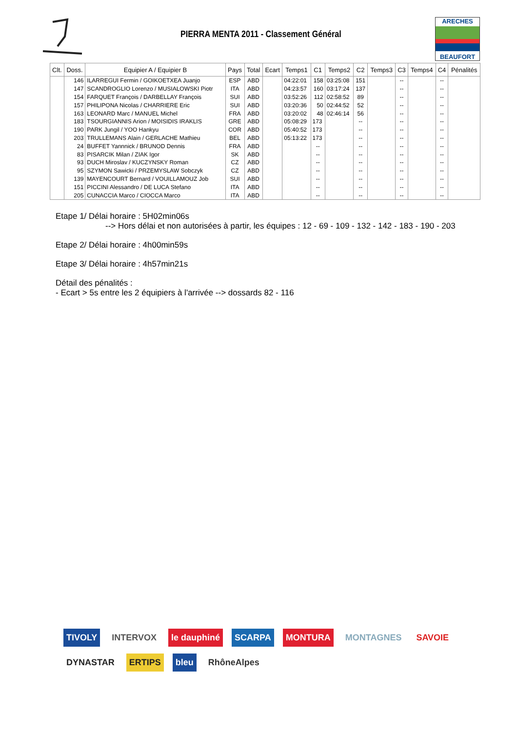PIERRA MENTA 2011 - Classement Général
ARECHES
BEAUFORT
| Clt. | Doss. | Equipier A / Equipier B | Pays | Total | Ecart | Temps1 | C1 | Temps2 | C2 | Temps3 | C3 | Temps4 | C4 | Pénalités |
| --- | --- | --- | --- | --- | --- | --- | --- | --- | --- | --- | --- | --- | --- | --- |
| | 146 | ILARREGUI Fermin / GOIKOETXEA Juanjo | ESP | ABD | | 04:22:01 | 158 | 03:25:08 | 151 | | -- | | -- | |
| | 147 | SCANDROGLIO Lorenzo / MUSIALOWSKI Piotr | ITA | ABD | | 04:23:57 | 160 | 03:17:24 | 137 | | -- | | -- | |
| | 154 | FARQUET François / DARBELLAY François | SUI | ABD | | 03:52:26 | 112 | 02:58:52 | 89 | | -- | | -- | |
| | 157 | PHILIPONA Nicolas / CHARRIERE Eric | SUI | ABD | | 03:20:36 | 50 | 02:44:52 | 52 | | -- | | -- | |
| | 163 | LEONARD Marc / MANUEL Michel | FRA | ABD | | 03:20:02 | 48 | 02:46:14 | 56 | | -- | | -- | |
| | 183 | TSOURGIANNIS Arion / MOISIDIS IRAKLIS | GRE | ABD | | 05:08:29 | 173 | | -- | | -- | | -- | |
| | 190 | PARK Jungil / YOO Hankyu | COR | ABD | | 05:40:52 | 173 | | -- | | -- | | -- | |
| | 203 | TRULLEMANS Alain / GERLACHE Mathieu | BEL | ABD | | 05:13:22 | 173 | | -- | | -- | | -- | |
| | 24 | BUFFET Yannnick / BRUNOD Dennis | FRA | ABD | | | -- | | -- | | -- | | -- | |
| | 83 | PISARCIK Milan / ZIAK Igor | SK | ABD | | | -- | | -- | | -- | | -- | |
| | 93 | DUCH Miroslav / KUCZYNSKY Roman | CZ | ABD | | | -- | | -- | | -- | | -- | |
| | 95 | SZYMON Sawicki / PRZEMYSLAW Sobczyk | CZ | ABD | | | -- | | -- | | -- | | -- | |
| | 139 | MAYENCOURT Bernard / VOUILLAMOUZ Job | SUI | ABD | | | -- | | -- | | -- | | -- | |
| | 151 | PICCINI Alessandro / DE LUCA Stefano | ITA | ABD | | | -- | | -- | | -- | | -- | |
| | 205 | CUNACCIA Marco / CIOCCA Marco | ITA | ABD | | | -- | | -- | | -- | | -- | |
Etape 1/ Délai horaire : 5H02min06s
--> Hors délai et non autorisées à partir, les équipes : 12 - 69 - 109 - 132 - 142 - 183 - 190 - 203
Etape 2/ Délai horaire : 4h00min59s
Etape 3/ Délai horaire : 4h57min21s
Détail des pénalités :
- Ecart > 5s entre les 2 équipiers à l'arrivée --> dossards 82 - 116
TIVOLY INTERVOX le dauphiné SCARPA MONTURA MONTAGNES SAVOIE DYNASTAR ERTIPS bleu RhôneAlpes